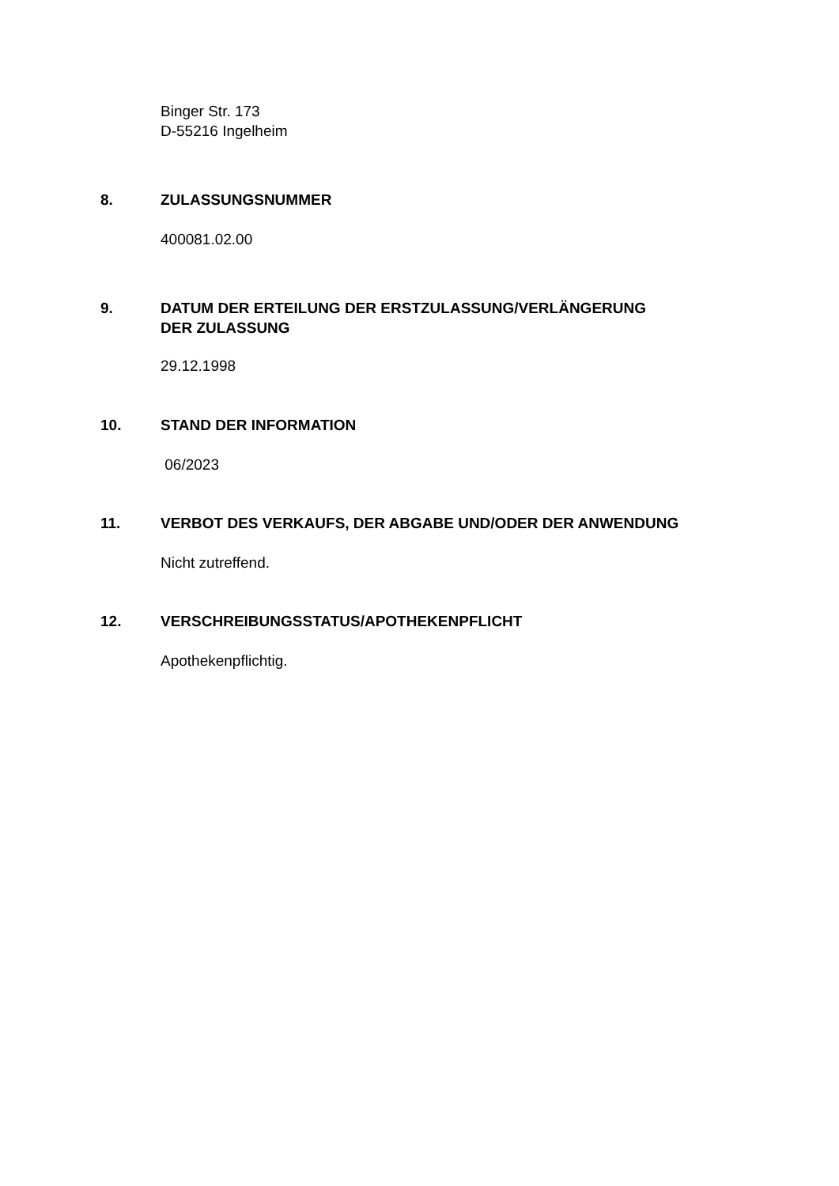Binger Str. 173
D-55216 Ingelheim
8. ZULASSUNGSNUMMER
400081.02.00
9. DATUM DER ERTEILUNG DER ERSTZULASSUNG/VERLÄNGERUNG
DER ZULASSUNG
29.12.1998
10. STAND DER INFORMATION
06/2023
11. VERBOT DES VERKAUFS, DER ABGABE UND/ODER DER ANWENDUNG
Nicht zutreffend.
12. VERSCHREIBUNGSSTATUS/APOTHEKENPFLICHT
Apothekenpflichtig.